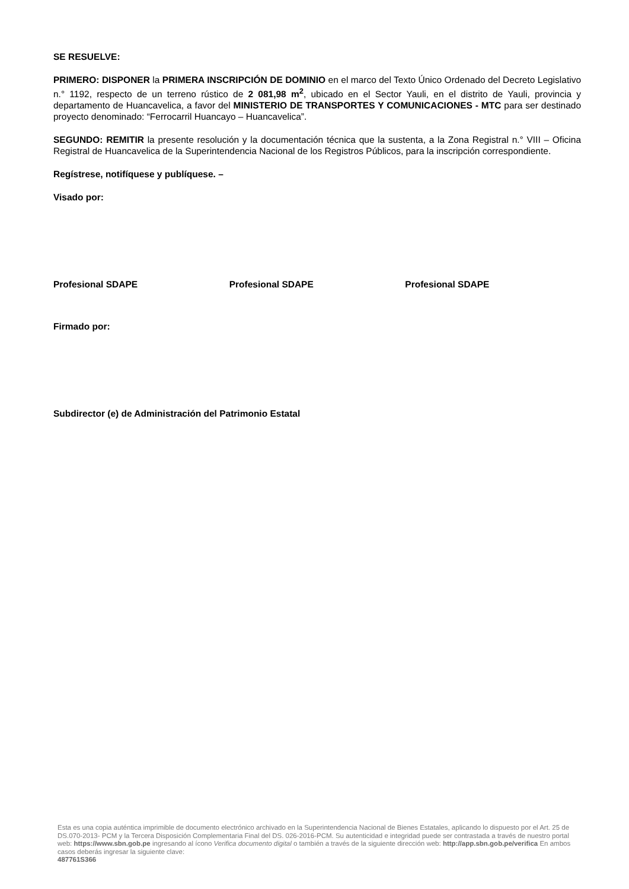SE RESUELVE:
PRIMERO: DISPONER la PRIMERA INSCRIPCIÓN DE DOMINIO en el marco del Texto Único Ordenado del Decreto Legislativo n.° 1192, respecto de un terreno rústico de 2 081,98 m<sup>2</sup>, ubicado en el Sector Yauli, en el distrito de Yauli, provincia y departamento de Huancavelica, a favor del MINISTERIO DE TRANSPORTES Y COMUNICACIONES - MTC para ser destinado proyecto denominado: “Ferrocarril Huancayo – Huancavelica”.
SEGUNDO: REMITIR la presente resolución y la documentación técnica que la sustenta, a la Zona Registral n.° VIII – Oficina Registral de Huancavelica de la Superintendencia Nacional de los Registros Públicos, para la inscripción correspondiente.
Regístrese, notifíquese y publíquese. –
Visado por:
Profesional SDAPE Profesional SDAPE Profesional SDAPE
Firmado por:
Subdirector (e) de Administración del Patrimonio Estatal
Esta es una copia auténtica imprimible de documento electrónico archivado en la Superintendencia Nacional de Bienes Estatales, aplicando lo dispuesto por el Art. 25 de DS.070-2013- PCM y la Tercera Disposición Complementaria Final del DS. 026-2016-PCM. Su autenticidad e integridad puede ser contrastada a través de nuestro portal web: https://www.sbn.gob.pe ingresando al ícono Verifica documento digital o también a través de la siguiente dirección web: http://app.sbn.gob.pe/verifica En ambos casos deberás ingresar la siguiente clave:
487761S366